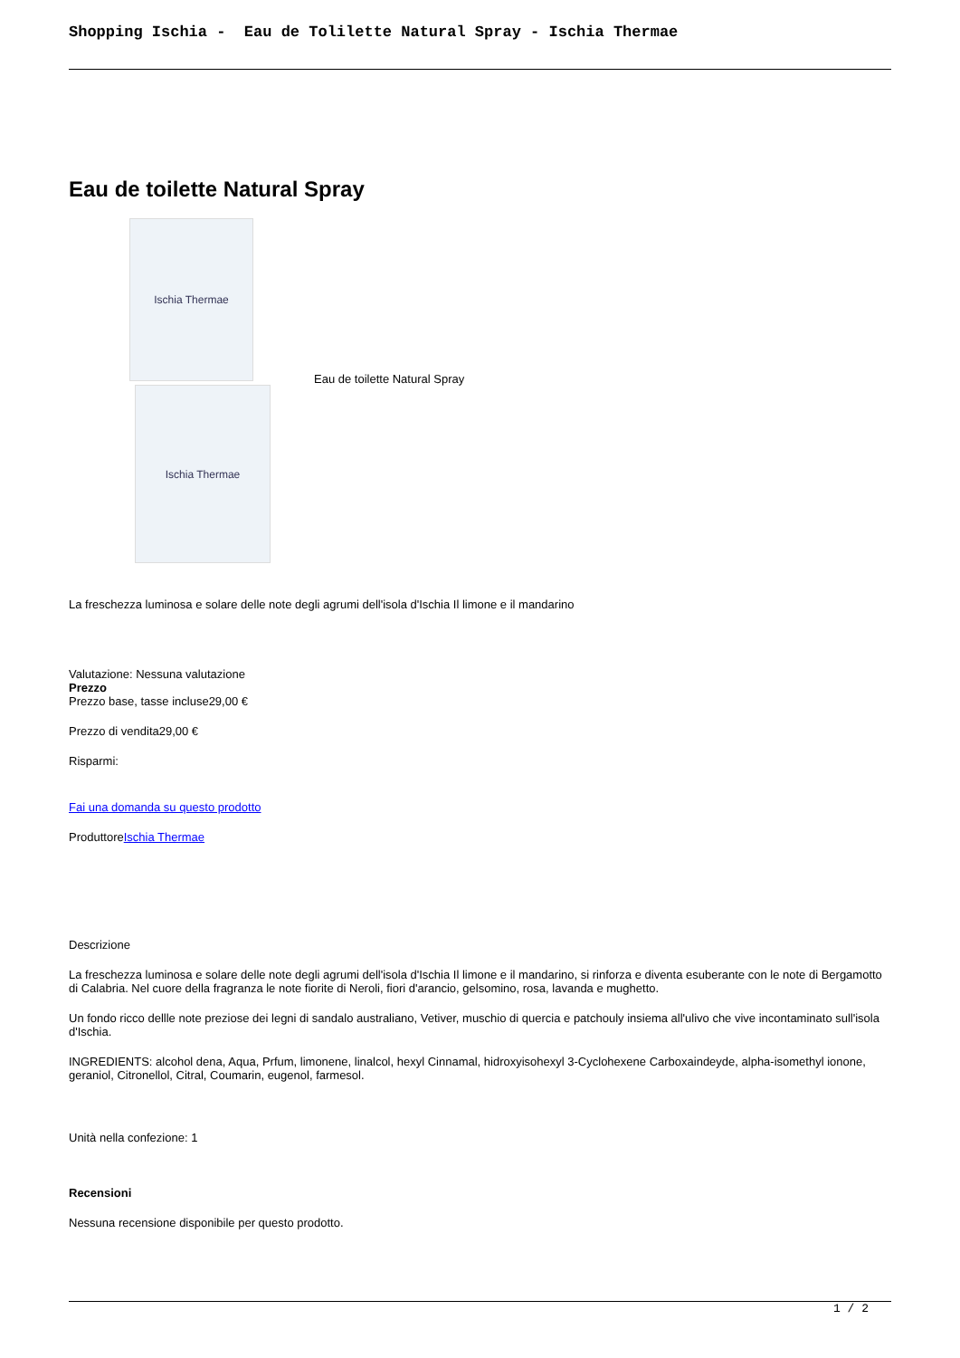Shopping Ischia - Eau de Tolilette Natural Spray - Ischia Thermae
Eau de toilette Natural Spray
Ischia Thermae
Ischia Thermae
Eau de toilette Natural Spray
La freschezza luminosa e solare delle note degli agrumi dell'isola d'Ischia Il limone e il mandarino
Valutazione: Nessuna valutazione
Prezzo
Prezzo base, tasse incluse29,00 €
Prezzo di vendita29,00 €
Risparmi:
Fai una domanda su questo prodotto
ProduttoreIschia Thermae
Descrizione
La freschezza luminosa e solare delle note degli agrumi dell'isola d'Ischia Il limone e il mandarino, si rinforza e diventa esuberante con le note di Bergamotto di Calabria. Nel cuore della fragranza le note fiorite di Neroli, fiori d'arancio, gelsomino, rosa, lavanda e mughetto.
Un fondo ricco dellle note preziose dei legni di sandalo australiano, Vetiver, muschio di quercia e patchouly insiema all'ulivo che vive incontaminato sull'isola d'Ischia.
INGREDIENTS: alcohol dena, Aqua, Prfum, limonene, linalcol, hexyl Cinnamal, hidroxyisohexyl 3-Cyclohexene Carboxaindeyde, alpha-isomethyl ionone, geraniol, Citronellol, Citral, Coumarin, eugenol, farmesol.
Unità nella confezione: 1
Recensioni
Nessuna recensione disponibile per questo prodotto.
1 / 2